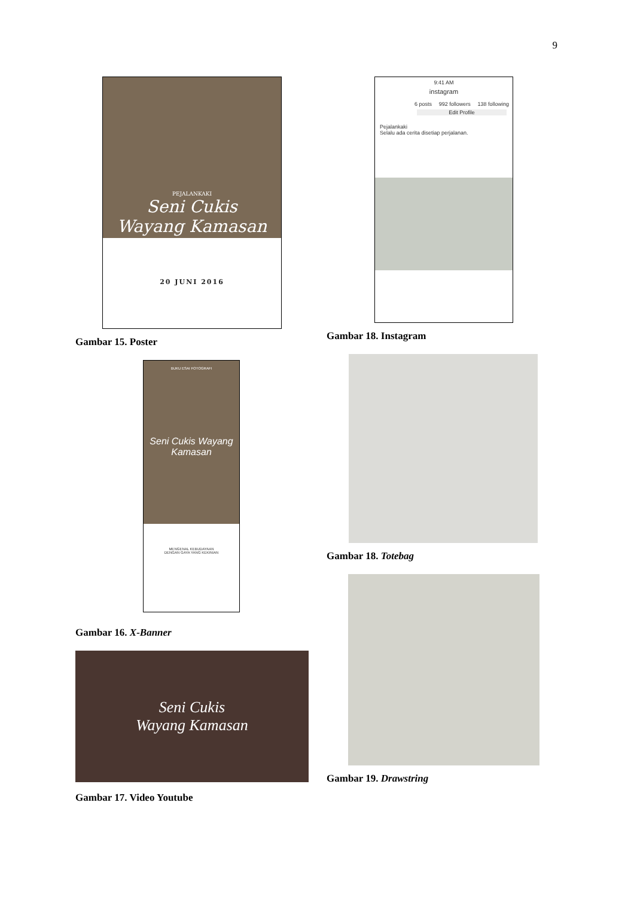9
PEJALANKAKI
Seni Cukis
Wayang Kamasan
20 JUNI 2016
Gambar 15. Poster
BUKU ESAI FOTOGRAFI
Seni Cukis Wayang Kamasan
MENGENAL KEBUDAYAAN
DENGAN GAYA YANG KEKINIAN
Gambar 16. X-Banner
Seni Cukis
Wayang Kamasan
Gambar 17. Video Youtube
9:41 AM
instagram
6 posts 992 followers 138 following
Edit Profile
Pejalankaki
Selalu ada cerita disetiap perjalanan.
Gambar 18. Instagram
Gambar 18. Totebag
Gambar 19. Drawstring